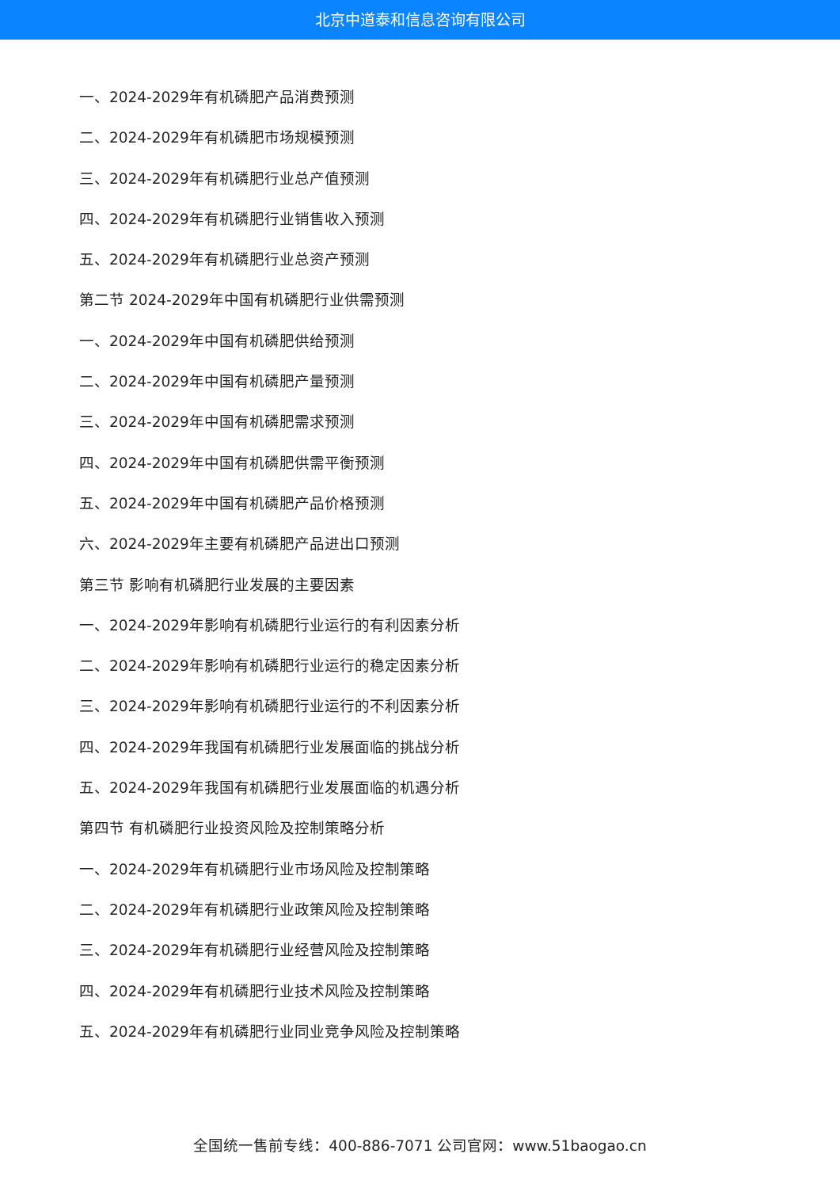北京中道泰和信息咨询有限公司
一、2024-2029年有机磷肥产品消费预测
二、2024-2029年有机磷肥市场规模预测
三、2024-2029年有机磷肥行业总产值预测
四、2024-2029年有机磷肥行业销售收入预测
五、2024-2029年有机磷肥行业总资产预测
第二节 2024-2029年中国有机磷肥行业供需预测
一、2024-2029年中国有机磷肥供给预测
二、2024-2029年中国有机磷肥产量预测
三、2024-2029年中国有机磷肥需求预测
四、2024-2029年中国有机磷肥供需平衡预测
五、2024-2029年中国有机磷肥产品价格预测
六、2024-2029年主要有机磷肥产品进出口预测
第三节 影响有机磷肥行业发展的主要因素
一、2024-2029年影响有机磷肥行业运行的有利因素分析
二、2024-2029年影响有机磷肥行业运行的稳定因素分析
三、2024-2029年影响有机磷肥行业运行的不利因素分析
四、2024-2029年我国有机磷肥行业发展面临的挑战分析
五、2024-2029年我国有机磷肥行业发展面临的机遇分析
第四节 有机磷肥行业投资风险及控制策略分析
一、2024-2029年有机磷肥行业市场风险及控制策略
二、2024-2029年有机磷肥行业政策风险及控制策略
三、2024-2029年有机磷肥行业经营风险及控制策略
四、2024-2029年有机磷肥行业技术风险及控制策略
五、2024-2029年有机磷肥行业同业竞争风险及控制策略
全国统一售前专线：400-886-7071 公司官网：www.51baogao.cn